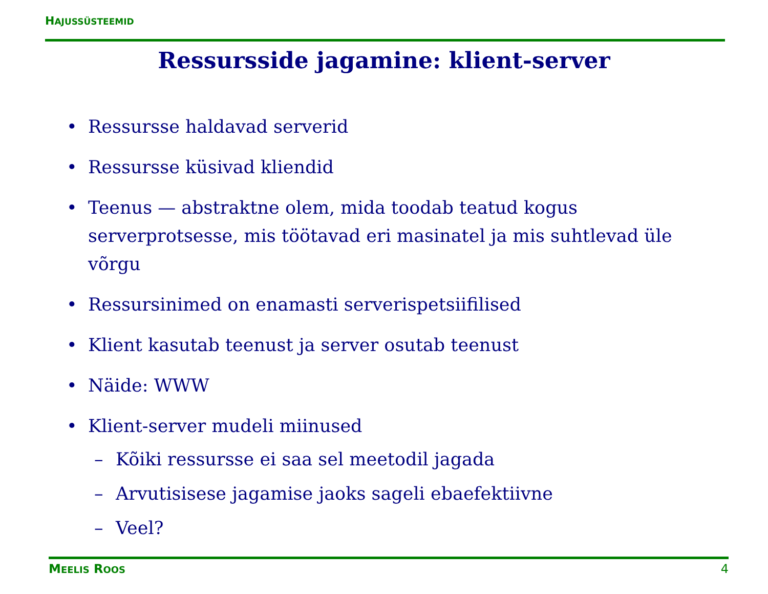HAJUSSÜSTEEMID
Ressursside jagamine: klient-server
• Ressursse haldavad serverid
• Ressursse küsivad kliendid
• Teenus — abstraktne olem, mida toodab teatud kogus serverprotsesse, mis töötavad eri masinatel ja mis suhtlevad üle võrgu
• Ressursinimed on enamasti serverispetsiifilised
• Klient kasutab teenust ja server osutab teenust
• Näide: WWW
• Klient-server mudeli miinused
– Kõiki ressursse ei saa sel meetodil jagada
– Arvutisisese jagamise jaoks sageli ebaefektiivne
– Veel?
MEELIS ROOS 4